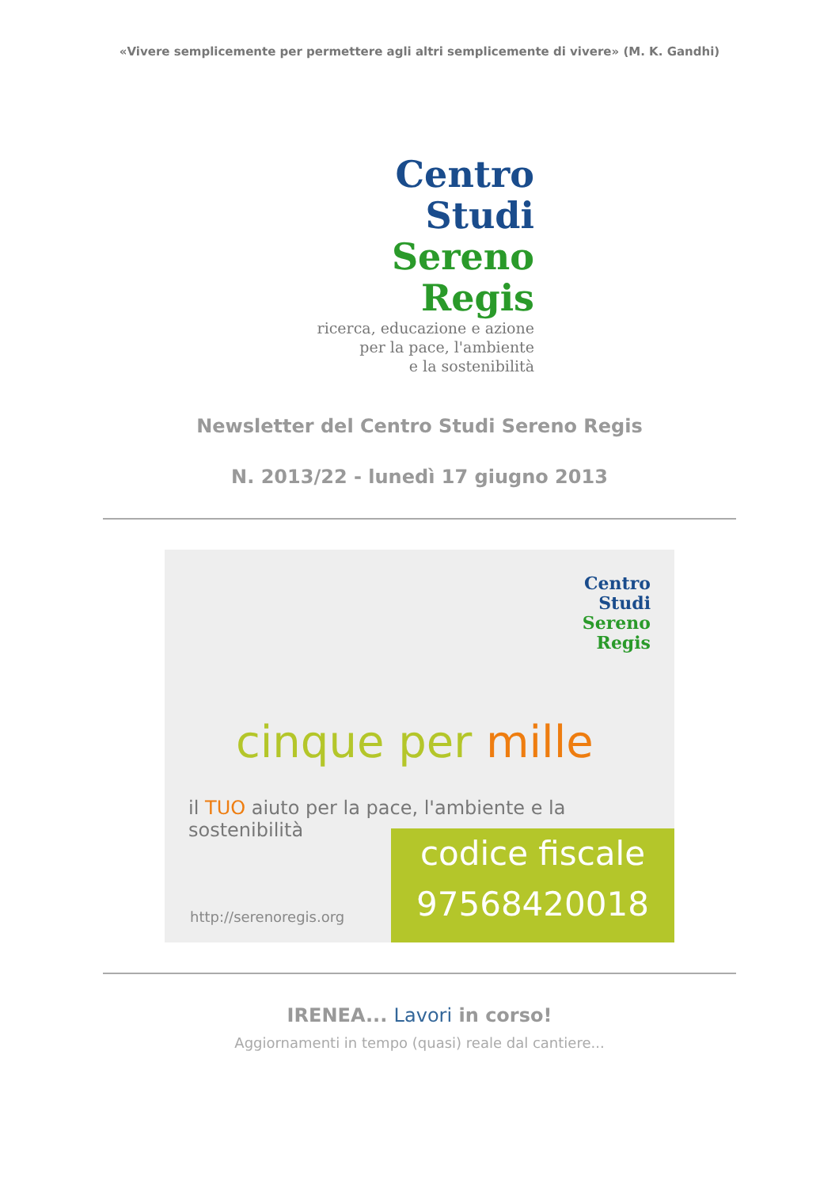«Vivere semplicemente per permettere agli altri semplicemente di vivere» (M. K. Gandhi)
Centro
Studi
Sereno
Regis
ricerca, educazione e azione
per la pace, l'ambiente
e la sostenibilità
Newsletter del Centro Studi Sereno Regis
N. 2013/22 - lunedì 17 giugno 2013
Centro
Studi
Sereno
Regis
cinque per mille
il TUO aiuto per la pace, l'ambiente e la sostenibilità
http://serenoregis.org
codice fiscale
97568420018
IRENEA... Lavori in corso!
Aggiornamenti in tempo (quasi) reale dal cantiere...